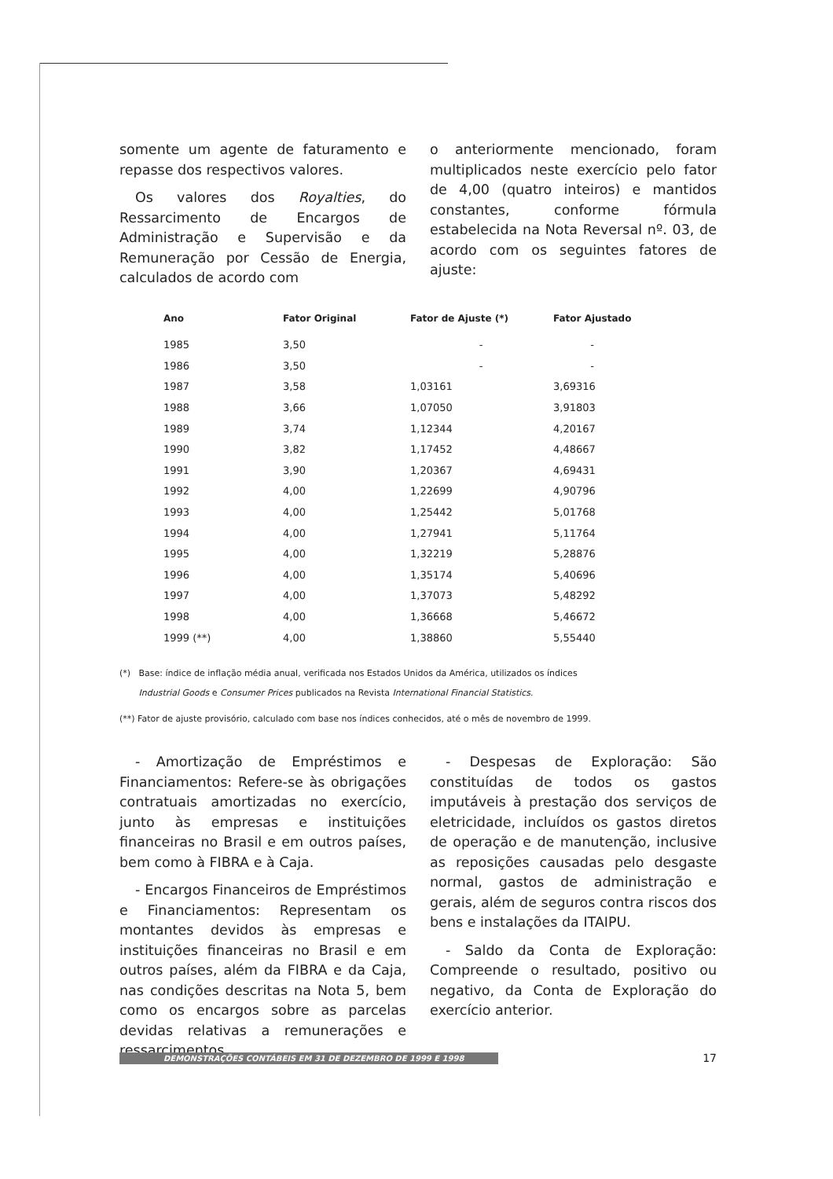somente um agente de faturamento e repasse dos respectivos valores.
Os valores dos Royalties, do Ressarcimento de Encargos de Administração e Supervisão e da Remuneração por Cessão de Energia, calculados de acordo com
o anteriormente mencionado, foram multiplicados neste exercício pelo fator de 4,00 (quatro inteiros) e mantidos constantes, conforme fórmula estabelecida na Nota Reversal nº. 03, de acordo com os seguintes fatores de ajuste:
| Ano | Fator Original | Fator de Ajuste (*) | Fator Ajustado |
| --- | --- | --- | --- |
| 1985 | 3,50 | - | - |
| 1986 | 3,50 | - | - |
| 1987 | 3,58 | 1,03161 | 3,69316 |
| 1988 | 3,66 | 1,07050 | 3,91803 |
| 1989 | 3,74 | 1,12344 | 4,20167 |
| 1990 | 3,82 | 1,17452 | 4,48667 |
| 1991 | 3,90 | 1,20367 | 4,69431 |
| 1992 | 4,00 | 1,22699 | 4,90796 |
| 1993 | 4,00 | 1,25442 | 5,01768 |
| 1994 | 4,00 | 1,27941 | 5,11764 |
| 1995 | 4,00 | 1,32219 | 5,28876 |
| 1996 | 4,00 | 1,35174 | 5,40696 |
| 1997 | 4,00 | 1,37073 | 5,48292 |
| 1998 | 4,00 | 1,36668 | 5,46672 |
| 1999 (**) | 4,00 | 1,38860 | 5,55440 |
(*) Base: índice de inflação média anual, verificada nos Estados Unidos da América, utilizados os índices
Industrial Goods e Consumer Prices publicados na Revista International Financial Statistics.
(**) Fator de ajuste provisório, calculado com base nos índices conhecidos, até o mês de novembro de 1999.
- Amortização de Empréstimos e Financiamentos: Refere-se às obrigações contratuais amortizadas no exercício, junto às empresas e instituições financeiras no Brasil e em outros países, bem como à FIBRA e à Caja.
- Encargos Financeiros de Empréstimos e Financiamentos: Representam os montantes devidos às empresas e instituições financeiras no Brasil e em outros países, além da FIBRA e da Caja, nas condições descritas na Nota 5, bem como os encargos sobre as parcelas devidas relativas a remunerações e ressarcimentos.
- Despesas de Exploração: São constituídas de todos os gastos imputáveis à prestação dos serviços de eletricidade, incluídos os gastos diretos de operação e de manutenção, inclusive as reposições causadas pelo desgaste normal, gastos de administração e gerais, além de seguros contra riscos dos bens e instalações da ITAIPU.
- Saldo da Conta de Exploração: Compreende o resultado, positivo ou negativo, da Conta de Exploração do exercício anterior.
DEMONSTRAÇÕES CONTÁBEIS EM 31 DE DEZEMBRO DE 1999 E 1998
17